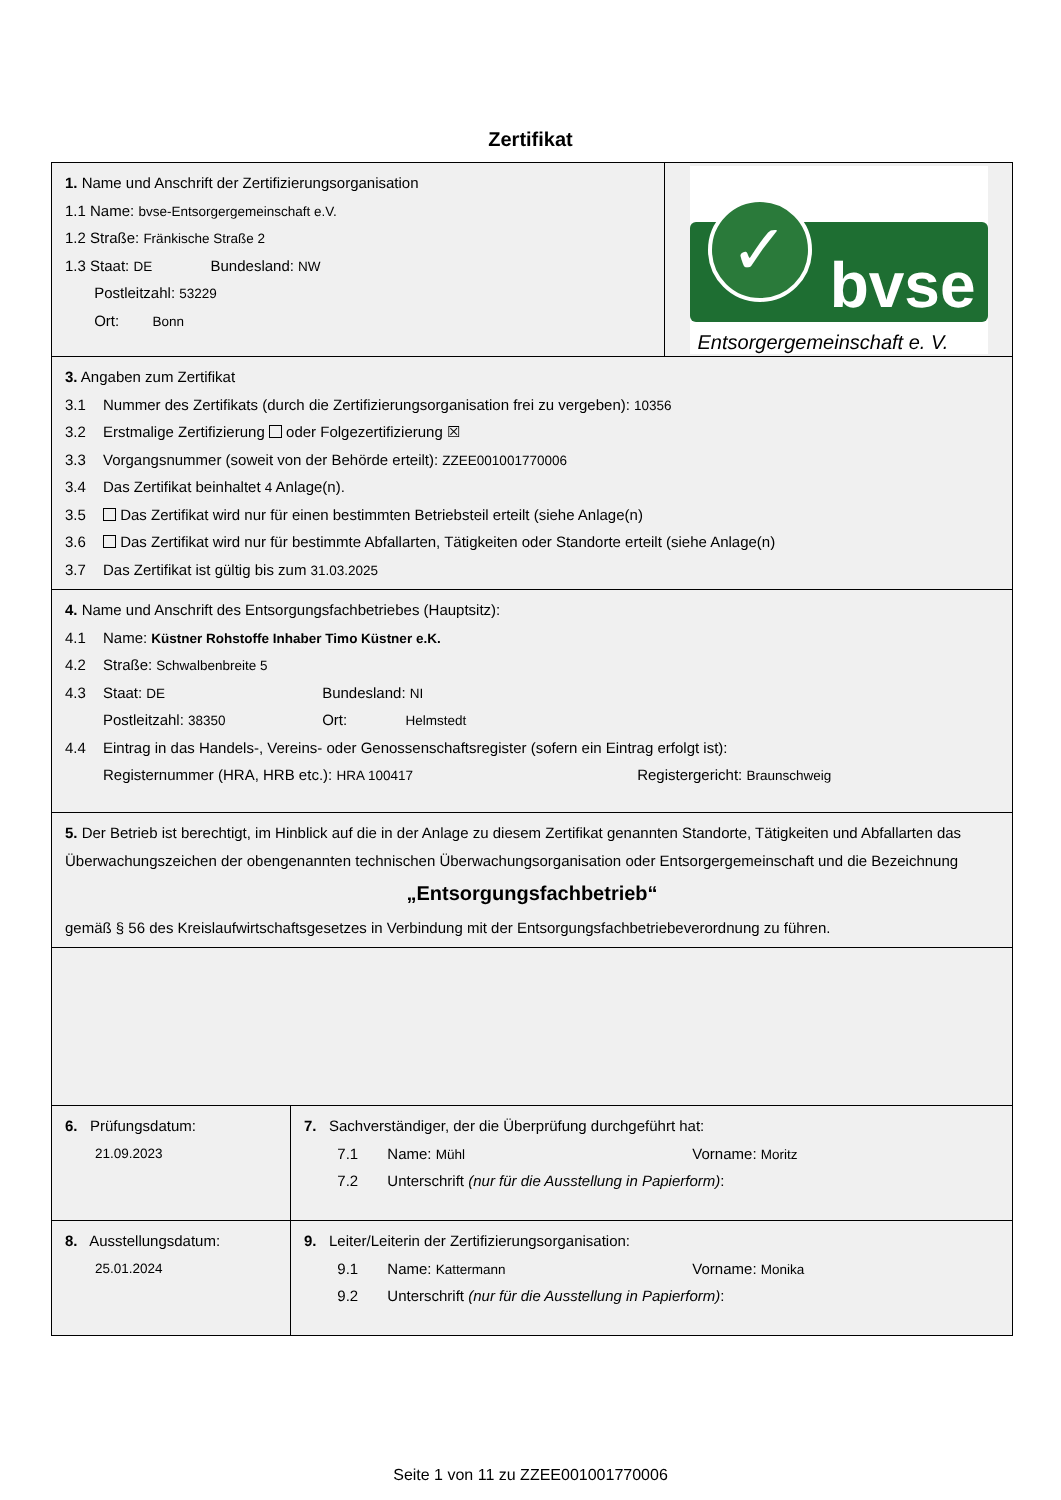Zertifikat
1. Name und Anschrift der Zertifizierungsorganisation
1.1 Name: bvse-Entsorgergemeinschaft e.V.
1.2 Straße: Fränkische Straße 2
1.3 Staat: DE Bundesland: NW
Postleitzahl: 53229
Ort: Bonn
✓
bvse
Entsorgergemeinschaft e. V.
3. Angaben zum Zertifikat
3.1 Nummer des Zertifikats (durch die Zertifizierungsorganisation frei zu vergeben): 10356
3.2 Erstmalige Zertifizierung oder Folgezertifizierung ☒
3.3 Vorgangsnummer (soweit von der Behörde erteilt): ZZEE001001770006
3.4 Das Zertifikat beinhaltet 4 Anlage(n).
3.5 Das Zertifikat wird nur für einen bestimmten Betriebsteil erteilt (siehe Anlage(n)
3.6 Das Zertifikat wird nur für bestimmte Abfallarten, Tätigkeiten oder Standorte erteilt (siehe Anlage(n)
3.7 Das Zertifikat ist gültig bis zum 31.03.2025
4. Name und Anschrift des Entsorgungsfachbetriebes (Hauptsitz):
4.1 Name: Küstner Rohstoffe Inhaber Timo Küstner e.K.
4.2 Straße: Schwalbenbreite 5
4.3 Staat: DE Bundesland: NI
Postleitzahl: 38350 Ort: Helmstedt
4.4 Eintrag in das Handels-, Vereins- oder Genossenschaftsregister (sofern ein Eintrag erfolgt ist):
Registernummer (HRA, HRB etc.): HRA 100417 Registergericht: Braunschweig
5. Der Betrieb ist berechtigt, im Hinblick auf die in der Anlage zu diesem Zertifikat genannten Standorte, Tätigkeiten und Abfallarten das Überwachungszeichen der obengenannten technischen Überwachungsorganisation oder Entsorgergemeinschaft und die Bezeichnung
„Entsorgungsfachbetrieb“
gemäß § 56 des Kreislaufwirtschaftsgesetzes in Verbindung mit der Entsorgungsfachbetriebeverordnung zu führen.
6. Prüfungsdatum:
21.09.2023
7. Sachverständiger, der die Überprüfung durchgeführt hat:
7.1 Name: Mühl Vorname: Moritz
7.2 Unterschrift (nur für die Ausstellung in Papierform):
8. Ausstellungsdatum:
25.01.2024
9. Leiter/Leiterin der Zertifizierungsorganisation:
9.1 Name: Kattermann Vorname: Monika
9.2 Unterschrift (nur für die Ausstellung in Papierform):
Seite 1 von 11 zu ZZEE001001770006